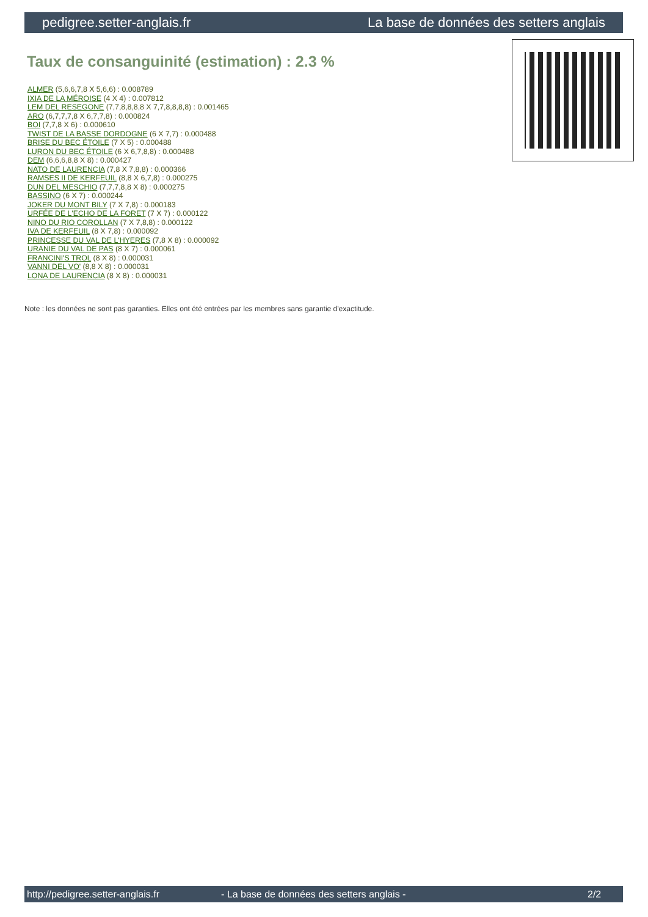pedigree.setter-anglais.fr La base de données des setters anglais
Taux de consanguinité (estimation) : 2.3 %
ALMER (5,6,6,7,8 X 5,6,6) : 0.008789
IXIA DE LA MÉROISE (4 X 4) : 0.007812
LEM DEL RESEGONE (7,7,8,8,8,8 X 7,7,8,8,8,8) : 0.001465
ARO (6,7,7,7,8 X 6,7,7,8) : 0.000824
BOI (7,7,8 X 6) : 0.000610
TWIST DE LA BASSE DORDOGNE (6 X 7,7) : 0.000488
BRISE DU BEC ÉTOILE (7 X 5) : 0.000488
LURON DU BEC ÉTOILE (6 X 6,7,8,8) : 0.000488
DEM (6,6,6,8,8 X 8) : 0.000427
NATO DE LAURENCIA (7,8 X 7,8,8) : 0.000366
RAMSES II DE KERFEUIL (8,8 X 6,7,8) : 0.000275
DUN DEL MESCHIO (7,7,7,8,8 X 8) : 0.000275
BASSINO (6 X 7) : 0.000244
JOKER DU MONT BILY (7 X 7,8) : 0.000183
URFÉE DE L'ECHO DE LA FORET (7 X 7) : 0.000122
NINO DU RIO COROLLAN (7 X 7,8,8) : 0.000122
IVA DE KERFEUIL (8 X 7,8) : 0.000092
PRINCESSE DU VAL DE L'HYERES (7,8 X 8) : 0.000092
URANIE DU VAL DE PAS (8 X 7) : 0.000061
FRANCINI'S TROL (8 X 8) : 0.000031
VANNI DEL VO' (8,8 X 8) : 0.000031
LONA DE LAURENCIA (8 X 8) : 0.000031
Note : les données ne sont pas garanties. Elles ont été entrées par les membres sans garantie d'exactitude.
http://pedigree.setter-anglais.fr - La base de données des setters anglais - 2/2